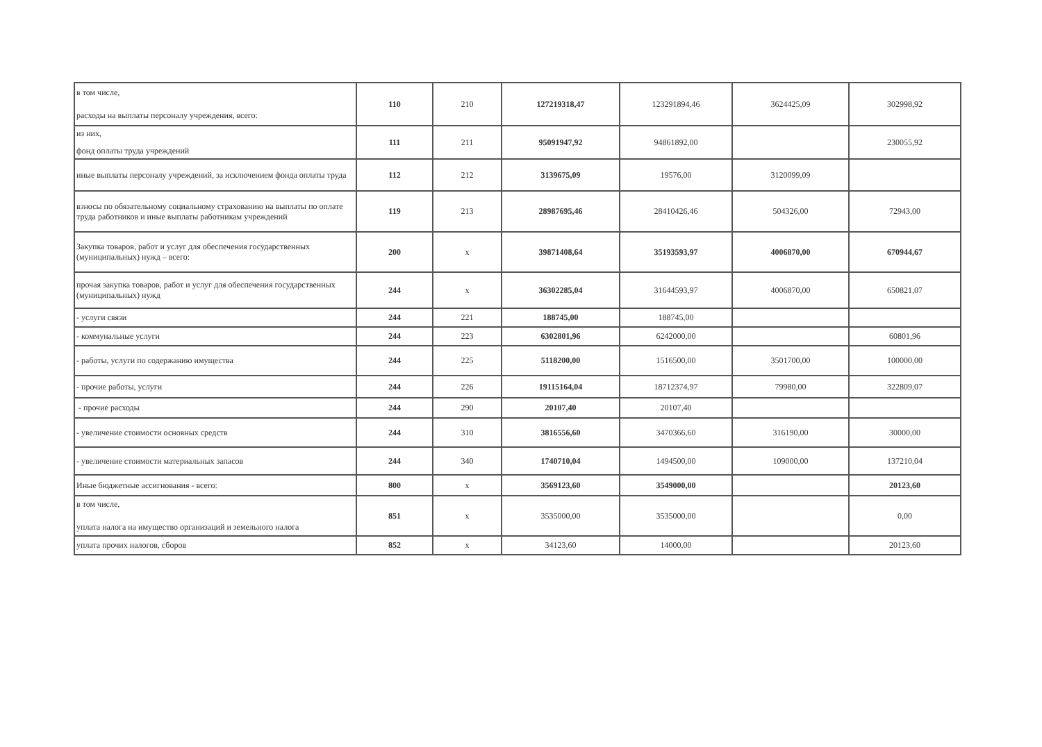| в том числе, расходы на выплаты персоналу учреждения, всего: | 110 | 210 | 127219318,47 | 123291894,46 | 3624425,09 | 302998,92 |
| из них, фонд оплаты труда учреждений | 111 | 211 | 95091947,92 | 94861892,00 | | 230055,92 |
| иные выплаты персоналу учреждений, за исключением фонда оплаты труда | 112 | 212 | 3139675,09 | 19576,00 | 3120099,09 | |
| взносы по обязательному социальному страхованию на выплаты по оплате труда работников и иные выплаты работникам учреждений | 119 | 213 | 28987695,46 | 28410426,46 | 504326,00 | 72943,00 |
| Закупка товаров, работ и услуг для обеспечения государственных (муниципальных) нужд – всего: | 200 | х | 39871408,64 | 35193593,97 | 4006870,00 | 670944,67 |
| прочая закупка товаров, работ и услуг для обеспечения государственных (муниципальных) нужд | 244 | х | 36302285,04 | 31644593,97 | 4006870,00 | 650821,07 |
| - услуги связи | 244 | 221 | 188745,00 | 188745,00 | | |
| - коммунальные услуги | 244 | 223 | 6302801,96 | 6242000,00 | | 60801,96 |
| - работы, услуги по содержанию имущества | 244 | 225 | 5118200,00 | 1516500,00 | 3501700,00 | 100000,00 |
| - прочие работы, услуги | 244 | 226 | 19115164,04 | 18712374,97 | 79980,00 | 322809,07 |
| - прочие расходы | 244 | 290 | 20107,40 | 20107,40 | | |
| - увеличение стоимости основных средств | 244 | 310 | 3816556,60 | 3470366,60 | 316190,00 | 30000,00 |
| - увеличение стоимости материальных запасов | 244 | 340 | 1740710,04 | 1494500,00 | 109000,00 | 137210,04 |
| Иные бюджетные ассигнования - всего: | 800 | х | 3569123,60 | 3549000,00 | | 20123,60 |
| в том числе, уплата налога на имущество организаций и земельного налога | 851 | х | 3535000,00 | 3535000,00 | | 0,00 |
| уплата прочих налогов, сборов | 852 | х | 34123,60 | 14000,00 | | 20123,60 |